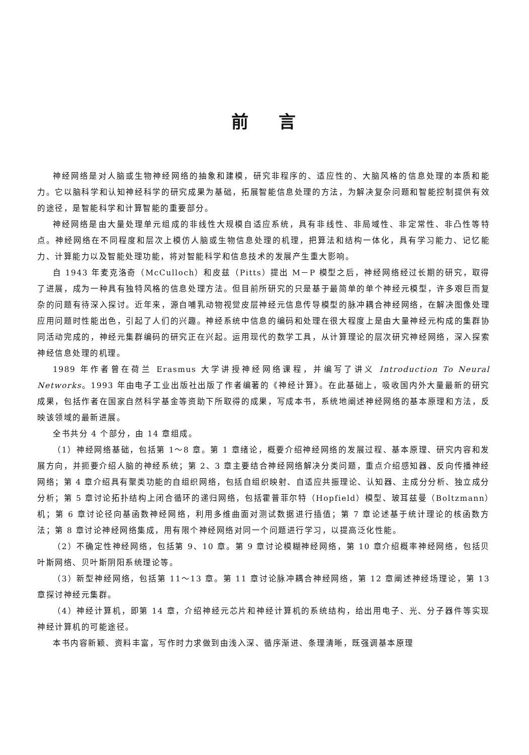前言
神经网络是对人脑或生物神经网络的抽象和建模，研究非程序的、适应性的、大脑风格的信息处理的本质和能力。它以脑科学和认知神经科学的研究成果为基础，拓展智能信息处理的方法，为解决复杂问题和智能控制提供有效的途径，是智能科学和计算智能的重要部分。
神经网络是由大量处理单元组成的非线性大规模自适应系统，具有非线性、非局域性、非定常性、非凸性等特点。神经网络在不同程度和层次上模仿人脑或生物信息处理的机理，把算法和结构一体化，具有学习能力、记忆能力、计算能力以及智能处理功能，将对智能科学和信息技术的发展产生重大影响。
自 1943 年麦克洛奇（McCulloch）和皮兹（Pitts）提出 M－P 模型之后，神经网络经过长期的研究，取得了进展，成为一种具有独特风格的信息处理方法。但目前所研究的只是基于最简单的单个神经元模型，许多艰巨而复杂的问题有待深入探讨。近年来，源自哺乳动物视觉皮层神经元信息传导模型的脉冲耦合神经网络，在解决图像处理应用问题时性能出色，引起了人们的兴趣。神经系统中信息的编码和处理在很大程度上是由大量神经元构成的集群协同活动完成的，神经元集群编码的研究正在兴起。运用现代的数学工具，从计算理论的层次研究神经网络，深入探索神经信息处理的机理。
1989 年作者曾在荷兰 Erasmus 大学讲授神经网络课程，并编写了讲义 Introduction To Neural Networks。1993 年由电子工业出版社出版了作者编著的《神经计算》。在此基础上，吸收国内外大量最新的研究成果，包括作者在国家自然科学基金等资助下所取得的成果，写成本书，系统地阐述神经网络的基本原理和方法，反映该领域的最新进展。
全书共分 4 个部分，由 14 章组成。
（1）神经网络基础，包括第 1～8 章。第 1 章绪论，概要介绍神经网络的发展过程、基本原理、研究内容和发展方向，并扼要介绍人脑的神经系统；第 2、3 章主要结合神经网络解决分类问题，重点介绍感知器、反向传播神经网络；第 4 章介绍具有聚类功能的自组织网络，包括自组织映射、自适应共振理论、认知器、主成分分析、独立成分分析；第 5 章讨论拓扑结构上闭合循环的递归网络，包括霍普菲尔特（Hopfield）模型、玻耳兹曼（Boltzmann）机；第 6 章讨论径向基函数神经网络，利用多维曲面对测试数据进行插值；第 7 章论述基于统计理论的核函数方法；第 8 章讨论神经网络集成，用有限个神经网络对同一个问题进行学习，以提高泛化性能。
（2）不确定性神经网络，包括第 9、10 章。第 9 章讨论模糊神经网络，第 10 章介绍概率神经网络，包括贝叶斯网络、贝叶斯阴阳系统理论等。
（3）新型神经网络，包括第 11～13 章。第 11 章讨论脉冲耦合神经网络，第 12 章阐述神经场理论，第 13 章探讨神经元集群。
（4）神经计算机，即第 14 章，介绍神经元芯片和神经计算机的系统结构，给出用电子、光、分子器件等实现神经计算机的可能途径。
本书内容新颖、资料丰富，写作时力求做到由浅入深、循序渐进、条理清晰，既强调基本原理